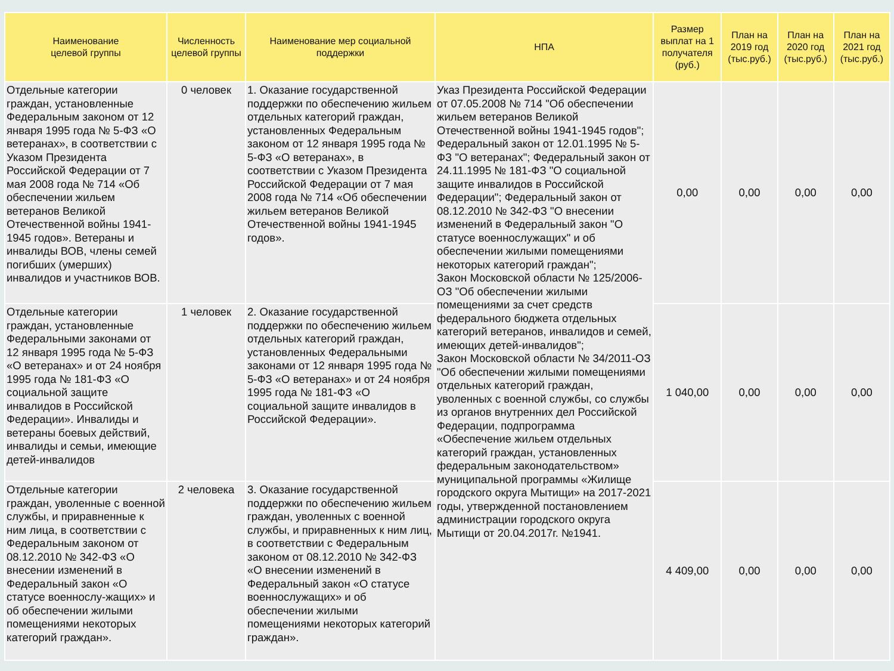| Наименование целевой группы | Численность целевой группы | Наименование мер социальной поддержки | НПА | Размер выплат на 1 получателя (руб.) | План на 2019 год (тыс.руб.) | План на 2020 год (тыс.руб.) | План на 2021 год (тыс.руб.) |
| --- | --- | --- | --- | --- | --- | --- | --- |
| Отдельные категории граждан, установленные Федеральным законом от 12 января 1995 года № 5-ФЗ «О ветеранах», в соответствии с Указом Президента Российской Федерации от 7 мая 2008 года № 714 «Об обеспечении жильем ветеранов Великой Отечественной войны 1941-1945 годов». Ветераны и инвалиды ВОВ, члены семей погибших (умерших) инвалидов и участников ВОВ. | 0 человек | 1. Оказание государственной поддержки по обеспечению жильем отдельных категорий граждан, установленных Федеральным законом от 12 января 1995 года № 5-ФЗ «О ветеранах», в соответствии с Указом Президента Российской Федерации от 7 мая 2008 года № 714 «Об обеспечении жильем ветеранов Великой Отечественной войны 1941-1945 годов». | Указ Президента Российской Федерации от 07.05.2008 № 714 "Об обеспечении жильем ветеранов Великой Отечественной войны 1941-1945 годов"; Федеральный закон от 12.01.1995 № 5-ФЗ "О ветеранах"; Федеральный закон от 24.11.1995 № 181-ФЗ "О социальной защите инвалидов в Российской Федерации"; Федеральный закон от 08.12.2010 № 342-ФЗ "О внесении изменений в Федеральный закон "О статусе военнослужащих" и об обеспечении жилыми помещениями некоторых категорий граждан"; Закон Московской области № 125/2006-ОЗ "Об обеспечении жилыми помещениями за счет средств федерального бюджета отдельных категорий ветеранов, инвалидов и семей, имеющих детей-инвалидов"; Закон Московской области № 34/2011-ОЗ "Об обеспечении жилыми помещениями отдельных категорий граждан, уволенных с военной службы, со службы из органов внутренних дел Российской Федерации, подпрограмма «Обеспечение жильем отдельных категорий граждан, установленных федеральным законодательством» муниципальной программы «Жилище городского округа Мытищи» на 2017-2021 годы, утвержденной постановлением администрации городского округа Мытищи от 20.04.2017г. №1941. | 0,00 | 0,00 | 0,00 | 0,00 |
| Отдельные категории граждан, установленные Федеральными законами от 12 января 1995 года № 5-ФЗ «О ветеранах» и от 24 ноября 1995 года № 181-ФЗ «О социальной защите инвалидов в Российской Федерации». Инвалиды и ветераны боевых действий, инвалиды и семьи, имеющие детей-инвалидов | 1 человек | 2. Оказание государственной поддержки по обеспечению жильем отдельных категорий граждан, установленных Федеральными законами от 12 января 1995 года № 5-ФЗ «О ветеранах» и от 24 ноября 1995 года № 181-ФЗ «О социальной защите инвалидов в Российской Федерации». | | 1 040,00 | 0,00 | 0,00 | 0,00 |
| Отдельные категории граждан, уволенные с военной службы, и приравненные к ним лица, в соответствии с Федеральным законом от 08.12.2010 № 342-ФЗ «О внесении изменений в Федеральный закон «О статусе военнослу-жащих» и об обеспечении жилыми помещениями некоторых категорий граждан». | 2 человека | 3. Оказание государственной поддержки по обеспечению жильем граждан, уволенных с военной службы, и приравненных к ним лиц, в соответствии с Федеральным законом от 08.12.2010 № 342-ФЗ «О внесении изменений в Федеральный закон «О статусе военнослужащих» и об обеспечении жилыми помещениями некоторых категорий граждан». | | 4 409,00 | 0,00 | 0,00 | 0,00 |